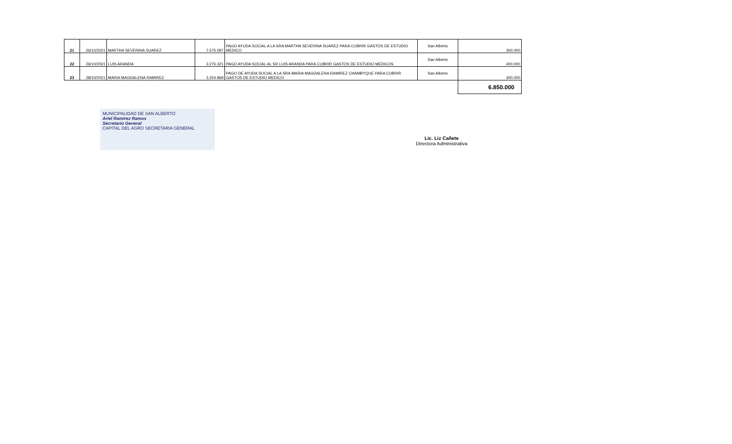| 21 | 26/10/2021 | MARTHA SEVERINA SUAREZ | 7.575.097 | PAGO AYUDA SOCIAL A LA SRA MARTHA SEVERINA SUAREZ PARA CUBRIR GASTOS DE ESTUDIO MEDICO | San Alberto | 300.000 |
| 22 | 26/10/2021 | LUIS ARANDA | 3.276.321 | PAGO AYUDA SOCIAL AL SR LUIS ARANDA PARA CUBRIR GASTOS DE ESTUDIO MEDICOS | San Alberto | 400.000 |
| 23 | 28/10/2021 | MARIA MAGDALENA RAMIREZ | 3.254.969 | PAGO DE AYUDA SOCIAL A LA SRA MARIA MAGDALENA RAMIREZ CHAMBYQUE PARA CUBRIR GASTOS DE ESTUDIO MEDICO | San Alberto | 300.000 |
| | | | | | | 6.850.000 |
MUNICIPALIDAD DE SAN ALBERTO
Ariel Ramirez Ramos
Secretario General
CAPITAL DEL AGRO SECRETARIA GENERAL
Lic. Liz Cañete
Directora Administrativa